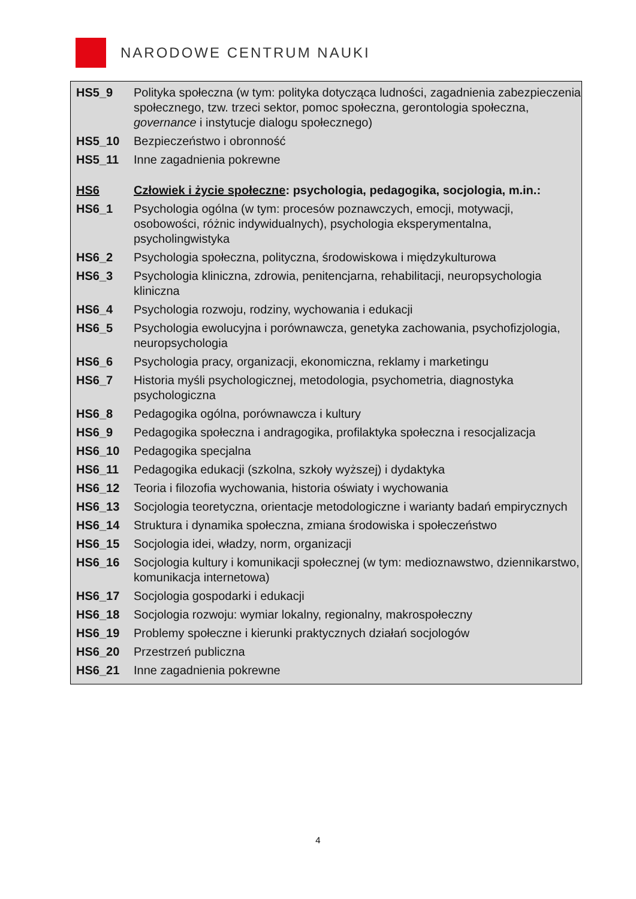NARODOWE CENTRUM NAUKI
| HS5_9 | Polityka społeczna (w tym: polityka dotycząca ludności, zagadnienia zabezpieczenia społecznego, tzw. trzeci sektor, pomoc społeczna, gerontologia społeczna, governance i instytucje dialogu społecznego) |
| HS5_10 | Bezpieczeństwo i obronność |
| HS5_11 | Inne zagadnienia pokrewne |
| HS6 | Człowiek i życie społeczne : psychologia, pedagogika, socjologia, m.in.: |
| HS6_1 | Psychologia ogólna (w tym: procesów poznawczych, emocji, motywacji, osobowości, różnic indywidualnych), psychologia eksperymentalna, psycholingwistyka |
| HS6_2 | Psychologia społeczna, polityczna, środowiskowa i międzykulturowa |
| HS6_3 | Psychologia kliniczna, zdrowia, penitencjarna, rehabilitacji, neuropsychologia kliniczna |
| HS6_4 | Psychologia rozwoju, rodziny, wychowania i edukacji |
| HS6_5 | Psychologia ewolucyjna i porównawcza, genetyka zachowania, psychofizjologia, neuropsychologia |
| HS6_6 | Psychologia pracy, organizacji, ekonomiczna, reklamy i marketingu |
| HS6_7 | Historia myśli psychologicznej, metodologia, psychometria, diagnostyka psychologiczna |
| HS6_8 | Pedagogika ogólna, porównawcza i kultury |
| HS6_9 | Pedagogika społeczna i andragogika, profilaktyka społeczna i resocjalizacja |
| HS6_10 | Pedagogika specjalna |
| HS6_11 | Pedagogika edukacji (szkolna, szkoły wyższej) i dydaktyka |
| HS6_12 | Teoria i filozofia wychowania, historia oświaty i wychowania |
| HS6_13 | Socjologia teoretyczna, orientacje metodologiczne i warianty badań empirycznych |
| HS6_14 | Struktura i dynamika społeczna, zmiana środowiska i społeczeństwo |
| HS6_15 | Socjologia idei, władzy, norm, organizacji |
| HS6_16 | Socjologia kultury i komunikacji społecznej (w tym: medioznawstwo, dziennikarstwo, komunikacja internetowa) |
| HS6_17 | Socjologia gospodarki i edukacji |
| HS6_18 | Socjologia rozwoju: wymiar lokalny, regionalny, makrospołeczny |
| HS6_19 | Problemy społeczne i kierunki praktycznych działań socjologów |
| HS6_20 | Przestrzeń publiczna |
| HS6_21 | Inne zagadnienia pokrewne |
4